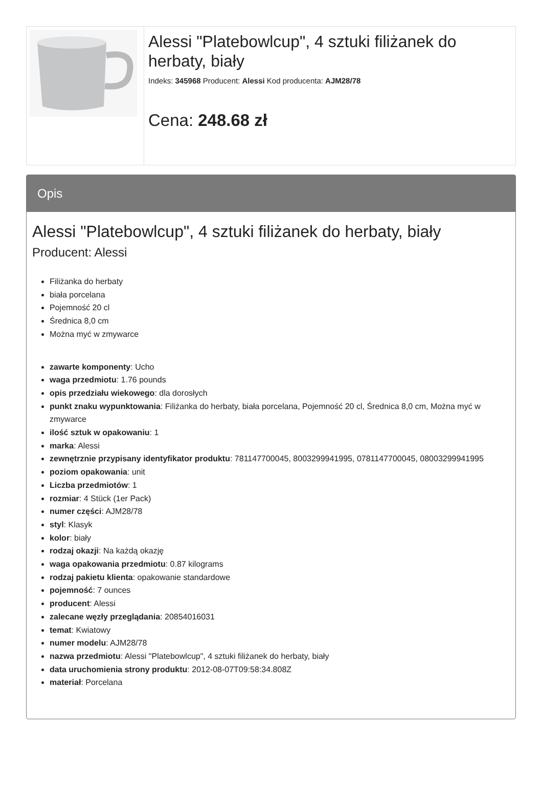Alessi "Platebowlcup", 4 sztuki filiżanek do herbaty, biały
Indeks: 345968 Producent: Alessi Kod producenta: AJM28/78
Cena: 248.68 zł
Opis
Alessi "Platebowlcup", 4 sztuki filiżanek do herbaty, biały
Producent: Alessi
Filiżanka do herbaty
biała porcelana
Pojemność 20 cl
Średnica 8,0 cm
Można myć w zmywarce
zawarte komponenty: Ucho
waga przedmiotu: 1.76 pounds
opis przedziału wiekowego: dla dorosłych
punkt znaku wypunktowania: Filiżanka do herbaty, biała porcelana, Pojemność 20 cl, Średnica 8,0 cm, Można myć w zmywarce
ilość sztuk w opakowaniu: 1
marka: Alessi
zewnętrznie przypisany identyfikator produktu: 781147700045, 8003299941995, 0781147700045, 08003299941995
poziom opakowania: unit
Liczba przedmiotów: 1
rozmiar: 4 Stück (1er Pack)
numer części: AJM28/78
styl: Klasyk
kolor: biały
rodzaj okazji: Na każdą okazję
waga opakowania przedmiotu: 0.87 kilograms
rodzaj pakietu klienta: opakowanie standardowe
pojemność: 7 ounces
producent: Alessi
zalecane węzły przeglądania: 20854016031
temat: Kwiatowy
numer modelu: AJM28/78
nazwa przedmiotu: Alessi "Platebowlcup", 4 sztuki filiżanek do herbaty, biały
data uruchomienia strony produktu: 2012-08-07T09:58:34.808Z
materiał: Porcelana